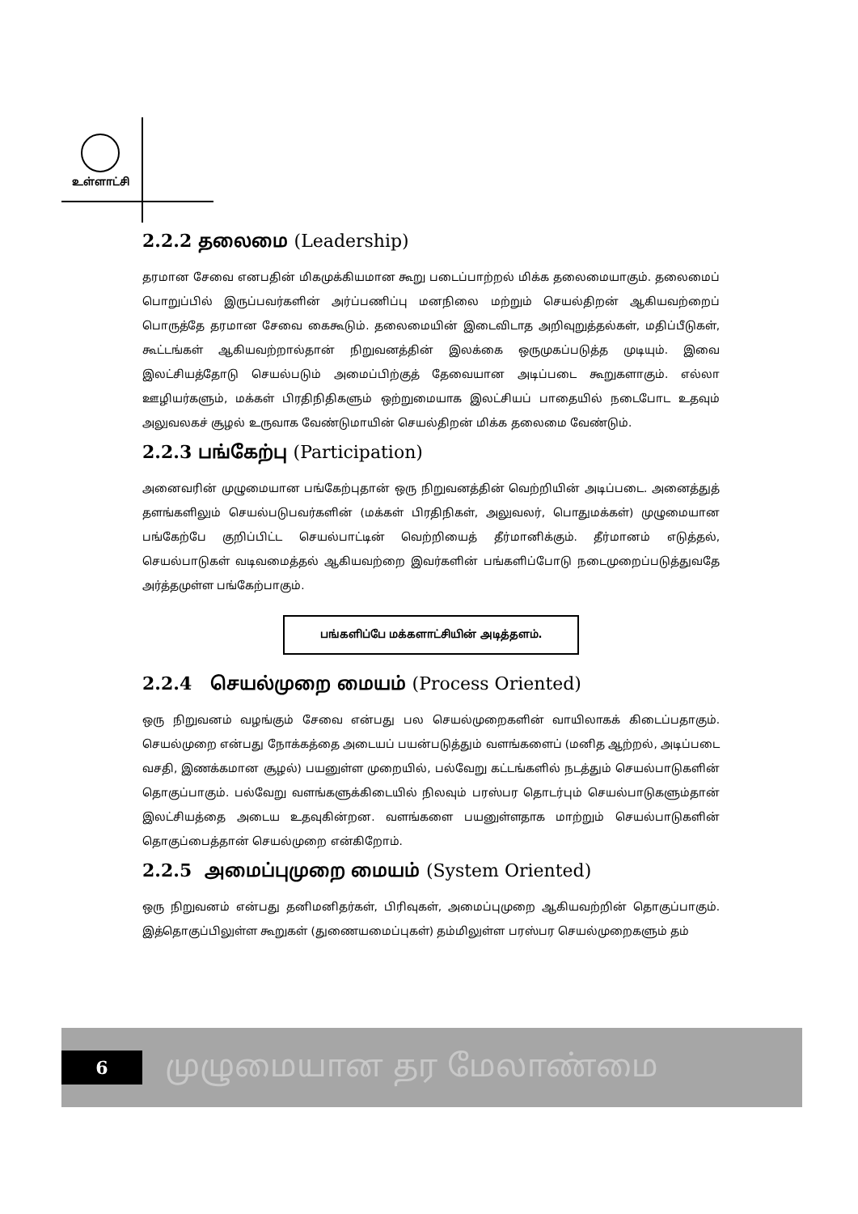உள்ளாட்சி
2.2.2 தலைமை (Leadership)
தரமான சேவை எனபதின் மிகமுக்கியமான கூறு படைப்பாற்றல் மிக்க தலைமையாகும். தலைமைப் பொறுப்பில் இருப்பவர்களின் அர்ப்பணிப்பு மனநிலை மற்றும் செயல்திறன் ஆகியவற்றைப் பொருத்தே தரமான சேவை கைகூடும். தலைமையின் இடைவிடாத அறிவுறுத்தல்கள், மதிப்பீடுகள், கூட்டங்கள் ஆகியவற்றால்தான் நிறுவனத்தின் இலக்கை ஒருமுகப்படுத்த முடியும். இவை இலட்சியத்தோடு செயல்படும் அமைப்பிற்குத் தேவையான அடிப்படை கூறுகளாகும். எல்லா ஊழியர்களும், மக்கள் பிரதிநிதிகளும் ஒற்றுமையாக இலட்சியப் பாதையில் நடைபோட உதவும் அலுவலகச் சூழல் உருவாக வேண்டுமாயின் செயல்திறன் மிக்க தலைமை வேண்டும்.
2.2.3 பங்கேற்பு (Participation)
அனைவரின் முழுமையான பங்கேற்புதான் ஒரு நிறுவனத்தின் வெற்றியின் அடிப்படை. அனைத்துத் தளங்களிலும் செயல்படுபவர்களின் (மக்கள் பிரதிநிகள், அலுவலர், பொதுமக்கள்) முழுமையான பங்கேற்பே குறிப்பிட்ட செயல்பாட்டின் வெற்றியைத் தீர்மானிக்கும். தீர்மானம் எடுத்தல், செயல்பாடுகள் வடிவமைத்தல் ஆகியவற்றை இவர்களின் பங்களிப்போடு நடைமுறைப்படுத்துவதே அர்த்தமுள்ள பங்கேற்பாகும்.
பங்களிப்பே மக்களாட்சியின் அடித்தளம்.
2.2.4 செயல்முறை மையம் (Process Oriented)
ஒரு நிறுவனம் வழங்கும் சேவை என்பது பல செயல்முறைகளின் வாயிலாகக் கிடைப்பதாகும். செயல்முறை என்பது நோக்கத்தை அடையப் பயன்படுத்தும் வளங்களைப் (மனித ஆற்றல், அடிப்படை வசதி, இணக்கமான சூழல்) பயனுள்ள முறையில், பல்வேறு கட்டங்களில் நடத்தும் செயல்பாடுகளின் தொகுப்பாகும். பல்வேறு வளங்களுக்கிடையில் நிலவும் பரஸ்பர தொடர்பும் செயல்பாடுகளும்தான் இலட்சியத்தை அடைய உதவுகின்றன. வளங்களை பயனுள்ளதாக மாற்றும் செயல்பாடுகளின் தொகுப்பைத்தான் செயல்முறை என்கிறோம்.
2.2.5 அமைப்புமுறை மையம் (System Oriented)
ஒரு நிறுவனம் என்பது தனிமனிதர்கள், பிரிவுகள், அமைப்புமுறை ஆகியவற்றின் தொகுப்பாகும். இத்தொகுப்பிலுள்ள கூறுகள் (துணையமைப்புகள்) தம்மிலுள்ள பரஸ்பர செயல்முறைகளும் தம்
6
முழுமையான தர மேலாண்மை